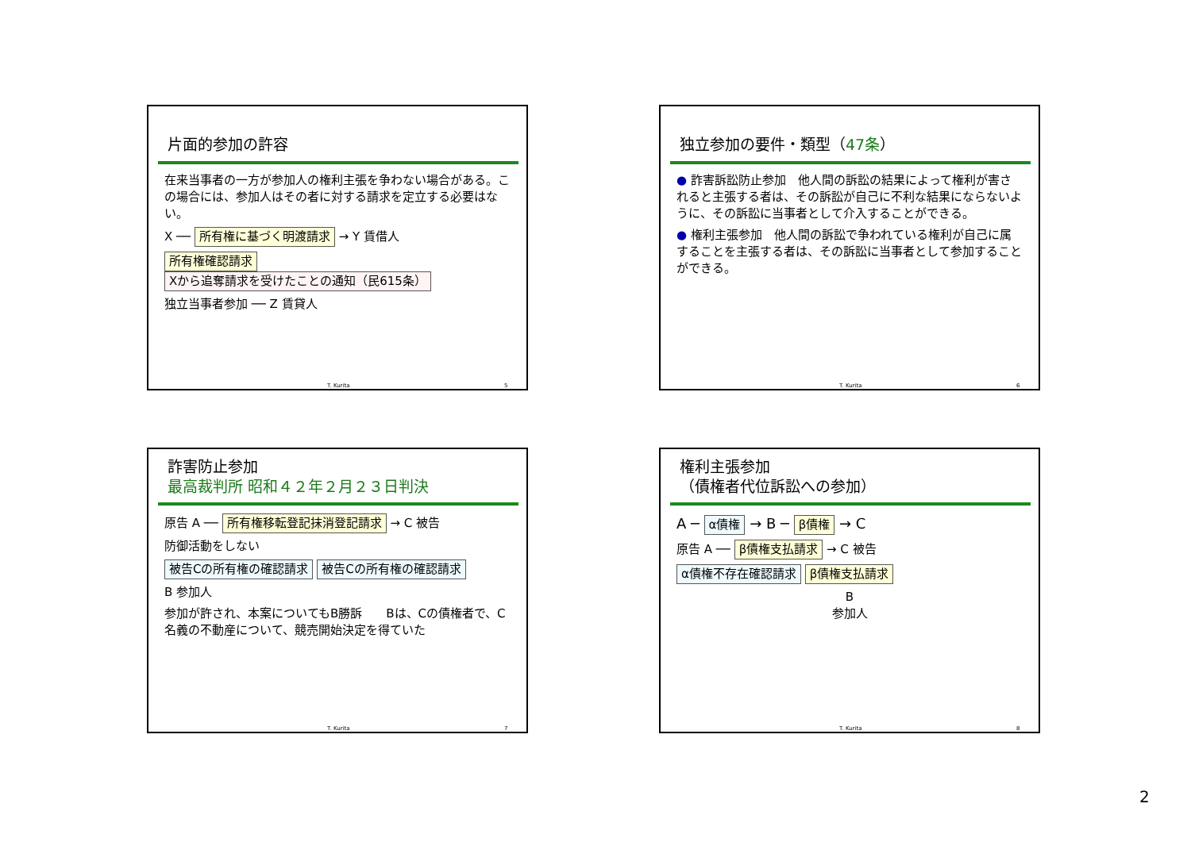片面的参加の許容
在来当事者の一方が参加人の権利主張を争わない場合がある。この場合には、参加人はその者に対する請求を定立する必要はない。
X ── 所有権に基づく明渡請求 → Y 賃借人
所有権確認請求 Xから追奪請求を受けたことの通知（民615条）
独立当事者参加 ── Z 賃貸人
T. Kurita 5
独立参加の要件・類型（47条）
● 詐害訴訟防止参加　他人間の訴訟の結果によって権利が害されると主張する者は、その訴訟が自己に不利な結果にならないように、その訴訟に当事者として介入することができる。
● 権利主張参加　他人間の訴訟で争われている権利が自己に属することを主張する者は、その訴訟に当事者として参加することができる。
T. Kurita 6
詐害防止参加
最高裁判所 昭和４２年２月２３日判決
原告 A ── 所有権移転登記抹消登記請求 → C 被告
防御活動をしない
被告Cの所有権の確認請求 被告Cの所有権の確認請求
B 参加人
参加が許され、本案についてもB勝訴　　Bは、Cの債権者で、C名義の不動産について、競売開始決定を得ていた
T. Kurita 7
権利主張参加
（債権者代位訴訟への参加）
A ─ α債権 → B ─ β債権 → C
原告 A ── β債権支払請求 → C 被告
α債権不存在確認請求 β債権支払請求
B
参加人
T. Kurita 8
2